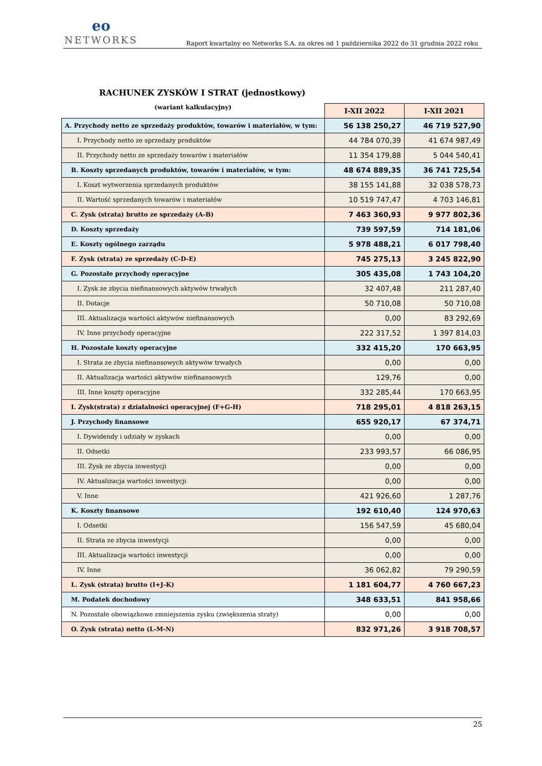eo
NETWORKS
Raport kwartalny eo Networks S.A. za okres od 1 października 2022 do 31 grudnia 2022 roku
RACHUNEK ZYSKÓW I STRAT (jednostkowy)
| (wariant kalkulacyjny) | I-XII 2022 | I-XII 2021 |
| A. Przychody netto ze sprzedaży produktów, towarów i materiałów, w tym: | 56 138 250,27 | 46 719 527,90 |
| I. Przychody netto ze sprzedaży produktów | 44 784 070,39 | 41 674 987,49 |
| II. Przychody netto ze sprzedaży towarów i materiałów | 11 354 179,88 | 5 044 540,41 |
| B. Koszty sprzedanych produktów, towarów i materiałów, w tym: | 48 674 889,35 | 36 741 725,54 |
| I. Koszt wytworzenia sprzedanych produktów | 38 155 141,88 | 32 038 578,73 |
| II. Wartość sprzedanych towarów i materiałów | 10 519 747,47 | 4 703 146,81 |
| C. Zysk (strata) brutto ze sprzedaży (A-B) | 7 463 360,93 | 9 977 802,36 |
| D. Koszty sprzedaży | 739 597,59 | 714 181,06 |
| E. Koszty ogólnego zarządu | 5 978 488,21 | 6 017 798,40 |
| F. Zysk (strata) ze sprzedaży (C-D-E) | 745 275,13 | 3 245 822,90 |
| G. Pozostałe przychody operacyjne | 305 435,08 | 1 743 104,20 |
| I. Zysk ze zbycia niefinansowych aktywów trwałych | 32 407,48 | 211 287,40 |
| II. Dotacje | 50 710,08 | 50 710,08 |
| III. Aktualizacja wartości aktywów niefinansowych | 0,00 | 83 292,69 |
| IV. Inne przychody operacyjne | 222 317,52 | 1 397 814,03 |
| H. Pozostałe koszty operacyjne | 332 415,20 | 170 663,95 |
| I. Strata ze zbycia niefinansowych aktywów trwałych | 0,00 | 0,00 |
| II. Aktualizacja wartości aktywów niefinansowych | 129,76 | 0,00 |
| III. Inne koszty operacyjne | 332 285,44 | 170 663,95 |
| I. Zysk(strata) z działalności operacyjnej (F+G-H) | 718 295,01 | 4 818 263,15 |
| J. Przychody finansowe | 655 920,17 | 67 374,71 |
| I. Dywidendy i udziały w zyskach | 0,00 | 0,00 |
| II. Odsetki | 233 993,57 | 66 086,95 |
| III. Zysk ze zbycia inwestycji | 0,00 | 0,00 |
| IV. Aktualizacja wartości inwestycji | 0,00 | 0,00 |
| V. Inne | 421 926,60 | 1 287,76 |
| K. Koszty finansowe | 192 610,40 | 124 970,63 |
| I. Odsetki | 156 547,59 | 45 680,04 |
| II. Strata ze zbycia inwestycji | 0,00 | 0,00 |
| III. Aktualizacja wartości inwestycji | 0,00 | 0,00 |
| IV. Inne | 36 062,82 | 79 290,59 |
| L. Zysk (strata) brutto (I+J-K) | 1 181 604,77 | 4 760 667,23 |
| M. Podatek dochodowy | 348 633,51 | 841 958,66 |
| N. Pozostałe obowiązkowe zmniejszenia zysku (zwiększenia straty) | 0,00 | 0,00 |
| O. Zysk (strata) netto (L-M-N) | 832 971,26 | 3 918 708,57 |
25